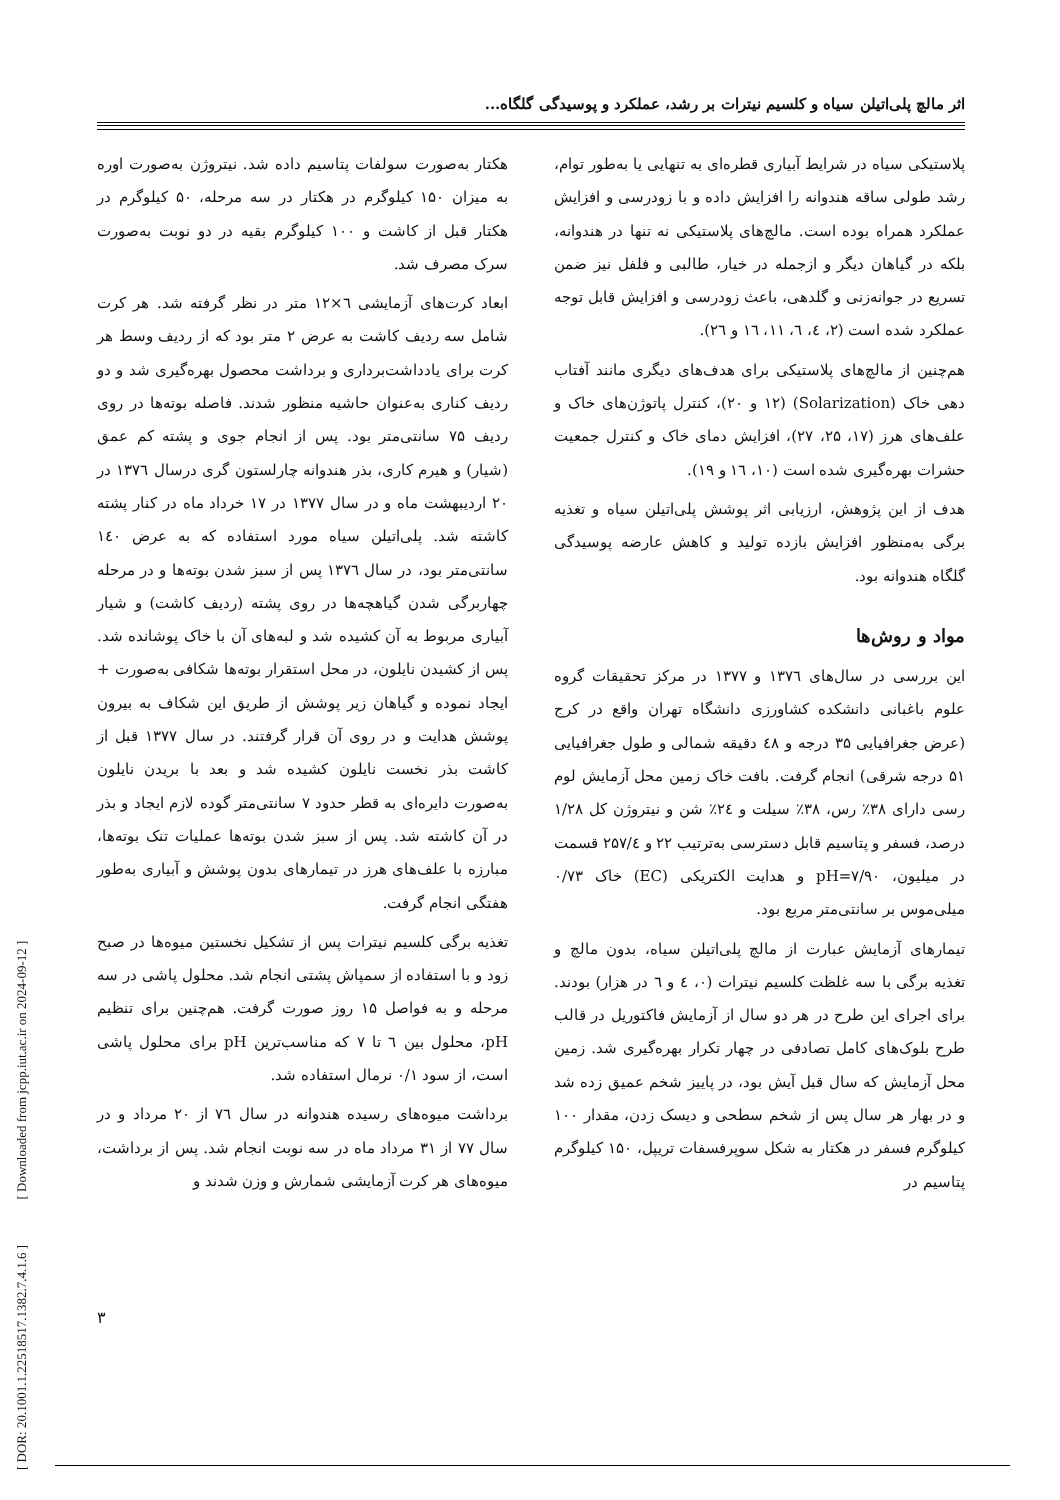اثر مالچ پلی‌اتیلن سیاه و کلسیم نیترات بر رشد، عملکرد و پوسیدگی گلگاه...
پلاستیکی سیاه در شرایط آبیاری قطره‌ای به تنهایی یا به‌طور توام، رشد طولی ساقه هندوانه را افزایش داده و با زودرسی و افزایش عملکرد همراه بوده است. مالچ‌های پلاستیکی نه تنها در هندوانه، بلکه در گیاهان دیگر و ازجمله در خیار، طالبی و فلفل نیز ضمن تسریع در جوانه‌زنی و گلدهی، باعث زودرسی و افزایش قابل توجه عملکرد شده است (۲، ٤، ٦، ۱۱، ۱٦ و ۲٦).
هم‌چنین از مالچ‌های پلاستیکی برای هدف‌های دیگری مانند آفتاب دهی خاک (Solarization) (۱۲ و ۲۰)، کنترل پاتوژن‌های خاک و علف‌های هرز (۱۷، ۲۵، ۲۷)، افزایش دمای خاک و کنترل جمعیت حشرات بهره‌گیری شده است (۱۰، ۱٦ و ۱۹).
هدف از این پژوهش، ارزیابی اثر پوشش پلی‌اتیلن سیاه و تغذیه برگی به‌منظور افزایش بازده تولید و کاهش عارضه پوسیدگی گلگاه هندوانه بود.
مواد و روش‌ها
این بررسی در سال‌های ۱۳۷٦ و ۱۳۷۷ در مرکز تحقیقات گروه علوم باغبانی دانشکده کشاورزی دانشگاه تهران واقع در کرج (عرض جغرافیایی ۳۵ درجه و ٤۸ دقیقه شمالی و طول جغرافیایی ۵۱ درجه شرقی) انجام گرفت. بافت خاک زمین محل آزمایش لوم رسی دارای ۳۸٪ رس، ۳۸٪ سیلت و ۲٤٪ شن و نیتروژن کل ۱/۲۸ درصد، فسفر و پتاسیم قابل دسترسی به‌ترتیب ۲۲ و ۲۵۷/٤ قسمت در میلیون، pH=۷/۹۰ و هدایت الکتریکی (EC) خاک ۰/۷۳ میلی‌موس بر سانتی‌متر مربع بود.
تیمارهای آزمایش عبارت از مالچ پلی‌اتیلن سیاه، بدون مالچ و تغذیه برگی با سه غلظت کلسیم نیترات (۰، ٤ و ٦ در هزار) بودند. برای اجرای این طرح در هر دو سال از آزمایش فاکتوریل در قالب طرح بلوک‌های کامل تصادفی در چهار تکرار بهره‌گیری شد. زمین محل آزمایش که سال قبل آیش بود، در پاییز شخم عمیق زده شد و در بهار هر سال پس از شخم سطحی و دیسک زدن، مقدار ۱۰۰ کیلوگرم فسفر در هکتار به شکل سوپرفسفات تریپل، ۱۵۰ کیلوگرم پتاسیم در
هکتار به‌صورت سولفات پتاسیم داده شد. نیتروژن به‌صورت اوره به میزان ۱۵۰ کیلوگرم در هکتار در سه مرحله، ۵۰ کیلوگرم در هکتار قبل از کاشت و ۱۰۰ کیلوگرم بقیه در دو نوبت به‌صورت سرک مصرف شد.
ابعاد کرت‌های آزمایشی ٦×۱۲ متر در نظر گرفته شد. هر کرت شامل سه ردیف کاشت به عرض ۲ متر بود که از ردیف وسط هر کرت برای یادداشت‌برداری و برداشت محصول بهره‌گیری شد و دو ردیف کناری به‌عنوان حاشیه منظور شدند. فاصله بوته‌ها در روی ردیف ۷۵ سانتی‌متر بود. پس از انجام جوی و پشته کم عمق (شیار) و هیرم کاری، بذر هندوانه چارلستون گری درسال ۱۳۷٦ در ۲۰ اردیبهشت ماه و در سال ۱۳۷۷ در ۱۷ خرداد ماه در کنار پشته کاشته شد. پلی‌اتیلن سیاه مورد استفاده که به عرض ۱٤۰ سانتی‌متر بود، در سال ۱۳۷٦ پس از سبز شدن بوته‌ها و در مرحله چهاربرگی شدن گیاهچه‌ها در روی پشته (ردیف کاشت) و شیار آبیاری مربوط به آن کشیده شد و لبه‌های آن با خاک پوشانده شد. پس از کشیدن نایلون، در محل استقرار بوته‌ها شکافی به‌صورت + ایجاد نموده و گیاهان زیر پوشش از طریق این شکاف به بیرون پوشش هدایت و در روی آن قرار گرفتند. در سال ۱۳۷۷ قبل از کاشت بذر نخست نایلون کشیده شد و بعد با بریدن نایلون به‌صورت دایره‌ای به قطر حدود ۷ سانتی‌متر گوده لازم ایجاد و بذر در آن کاشته شد. پس از سبز شدن بوته‌ها عملیات تنک بوته‌ها، مبارزه با علف‌های هرز در تیمارهای بدون پوشش و آبیاری به‌طور هفتگی انجام گرفت.
تغذیه برگی کلسیم نیترات پس از تشکیل نخستین میوه‌ها در صبح زود و با استفاده از سمپاش پشتی انجام شد. محلول پاشی در سه مرحله و به فواصل ۱۵ روز صورت گرفت. هم‌چنین برای تنظیم pH، محلول بین ٦ تا ۷ که مناسب‌ترین pH برای محلول پاشی است، از سود ۰/۱ نرمال استفاده شد.
برداشت میوه‌های رسیده هندوانه در سال ۷٦ از ۲۰ مرداد و در سال ۷۷ از ۳۱ مرداد ماه در سه نوبت انجام شد. پس از برداشت، میوه‌های هر کرت آزمایشی شمارش و وزن شدند و
[ DOR: 20.1001.1.22518517.1382.7.4.1.6 ] [ Downloaded from jcpp.iut.ac.ir on 2024-09-12 ]
۳